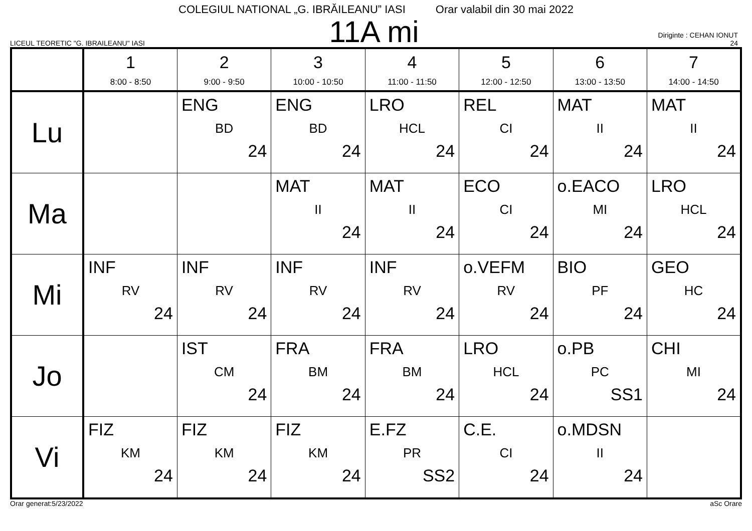COLEGIUL NATIONAL „G. IBRĂILEANU” IASI Orar valabil din 30 mai 2022
LICEUL TEORETIC "G. IBRAILEANU" IASI
11A mi
Diriginte : CEHAN IONUT
24
| | 1 8:00 - 8:50 | 2 9:00 - 9:50 | 3 10:00 - 10:50 | 4 11:00 - 11:50 | 5 12:00 - 12:50 | 6 13:00 - 13:50 | 7 14:00 - 14:50 |
| --- | --- | --- | --- | --- | --- | --- | --- |
| Lu | | ENG BD 24 | ENG BD 24 | LRO HCL 24 | REL CI 24 | MAT II 24 | MAT II 24 |
| Ma | | | MAT II 24 | MAT II 24 | ECO CI 24 | o.EACO MI 24 | LRO HCL 24 |
| Mi | INF RV 24 | INF RV 24 | INF RV 24 | INF RV 24 | o.VEFM RV 24 | BIO PF 24 | GEO HC 24 |
| Jo | | IST CM 24 | FRA BM 24 | FRA BM 24 | LRO HCL 24 | o.PB PC SS1 | CHI MI 24 |
| Vi | FIZ KM 24 | FIZ KM 24 | FIZ KM 24 | E.FZ PR SS2 | C.E. CI 24 | o.MDSN II 24 | |
Orar generat:5/23/2022 aSc Orare